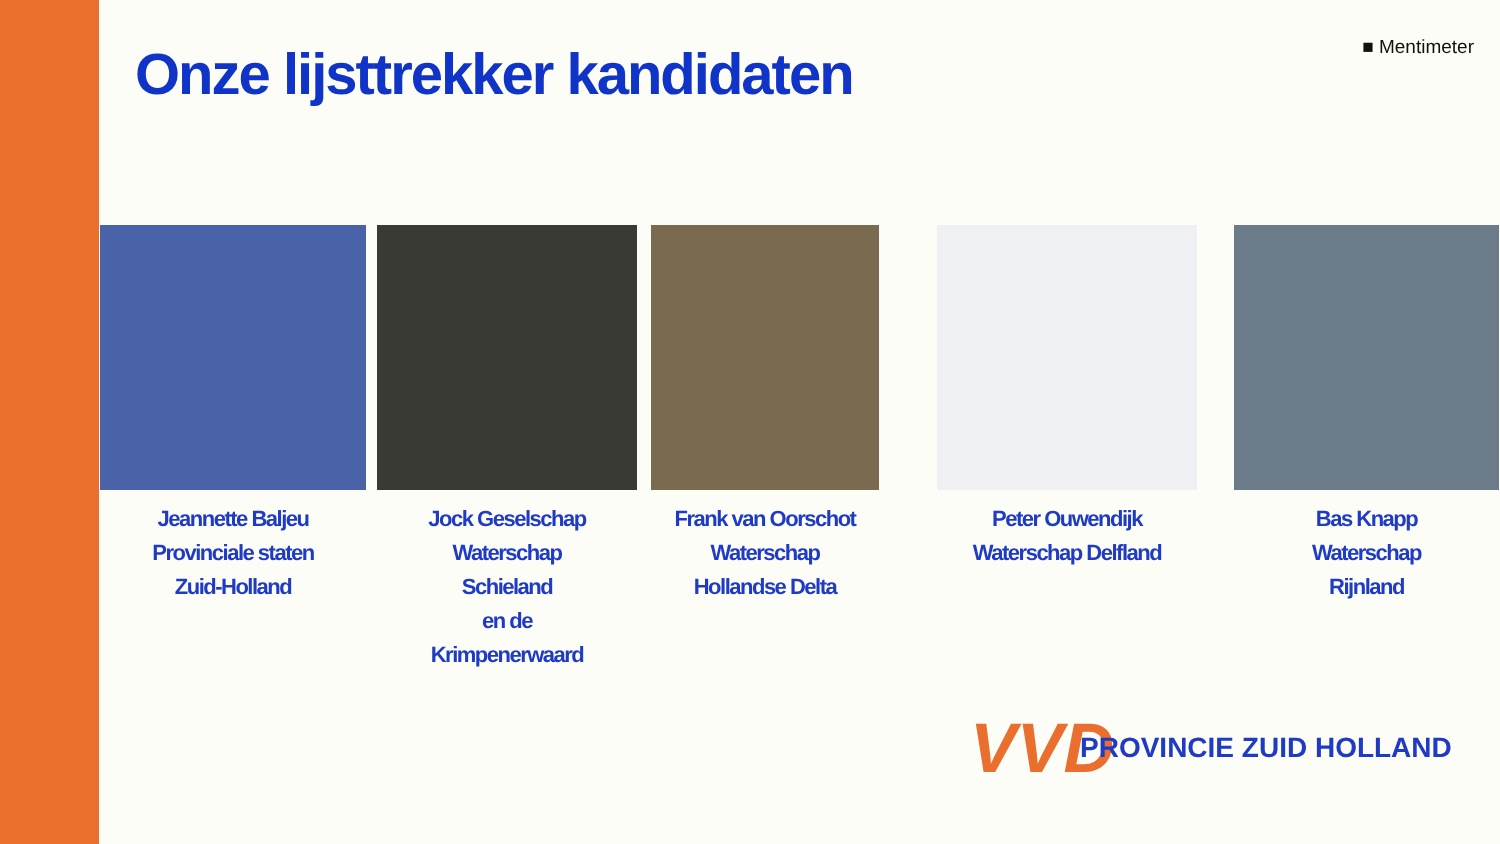■ Mentimeter Onze lijsttrekker kandidaten
Jeannette Baljeu
Provinciale staten
Zuid-Holland
Jock Geselschap
Waterschap
Schieland
en de
Krimpenerwaard
Frank van Oorschot
Waterschap
Hollandse Delta
Peter Ouwendijk
Waterschap Delfland
Bas Knapp
Waterschap
Rijnland
VVD
PROVINCIE ZUID HOLLAND